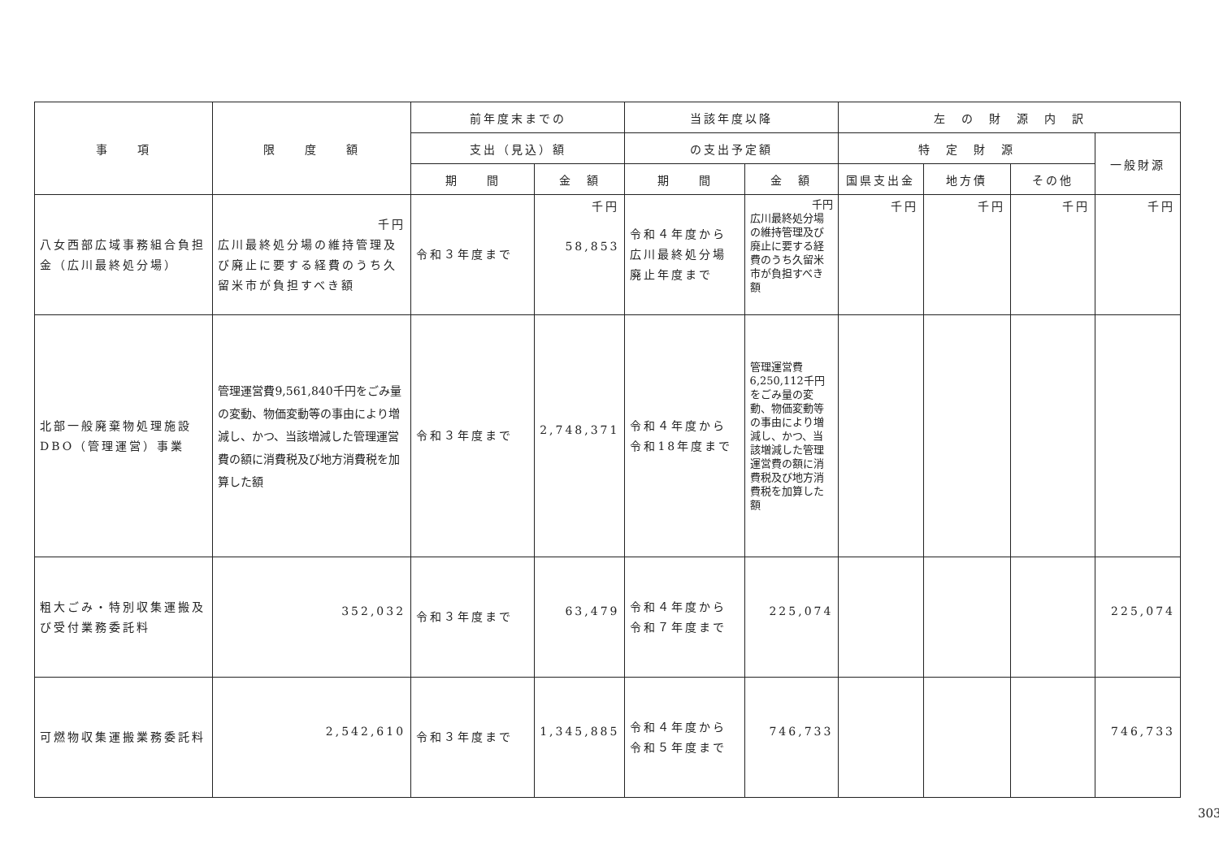| 事 項 | 限 度 額 | 前年度末までの | | 当該年度以降 | | 左 の 財 源 内 訳 | | | |
| --- | --- | --- | --- | --- | --- | --- | --- | --- | --- |
| | | 支出（見込）額 | | の支出予定額 | | 特 定 財 源 | | | 一般財源 |
| | | 期 間 | 金 額 | 期 間 | 金 額 | 国県支出金 | 地方債 | その他 | |
| 八女西部広域事務組合負担金（広川最終処分場） | 千円 広川最終処分場の維持管理及び廃止に要する経費のうち久留米市が負担すべき額 | 令和３年度まで | 千円 58,853 | 令和４年度から広川最終処分場廃止年度まで | 千円 広川最終処分場の維持管理及び廃止に要する経費のうち久留米市が負担すべき額 | 千円 | 千円 | 千円 | 千円 |
| 北部一般廃棄物処理施設DBO（管理運営）事業 | 管理運営費9,561,840千円をごみ量の変動、物価変動等の事由により増減し、かつ、当該増減した管理運営費の額に消費税及び地方消費税を加算した額 | 令和３年度まで | 2,748,371 | 令和４年度から令和18年度まで | 管理運営費6,250,112千円をごみ量の変動、物価変動等の事由により増減し、かつ、当該増減した管理運営費の額に消費税及び地方消費税を加算した額 | | | | |
| 粗大ごみ・特別収集運搬及び受付業務委託料 | 352,032 | 令和３年度まで | 63,479 | 令和４年度から令和７年度まで | 225,074 | | | | 225,074 |
| 可燃物収集運搬業務委託料 | 2,542,610 | 令和３年度まで | 1,345,885 | 令和４年度から令和５年度まで | 746,733 | | | | 746,733 |
303